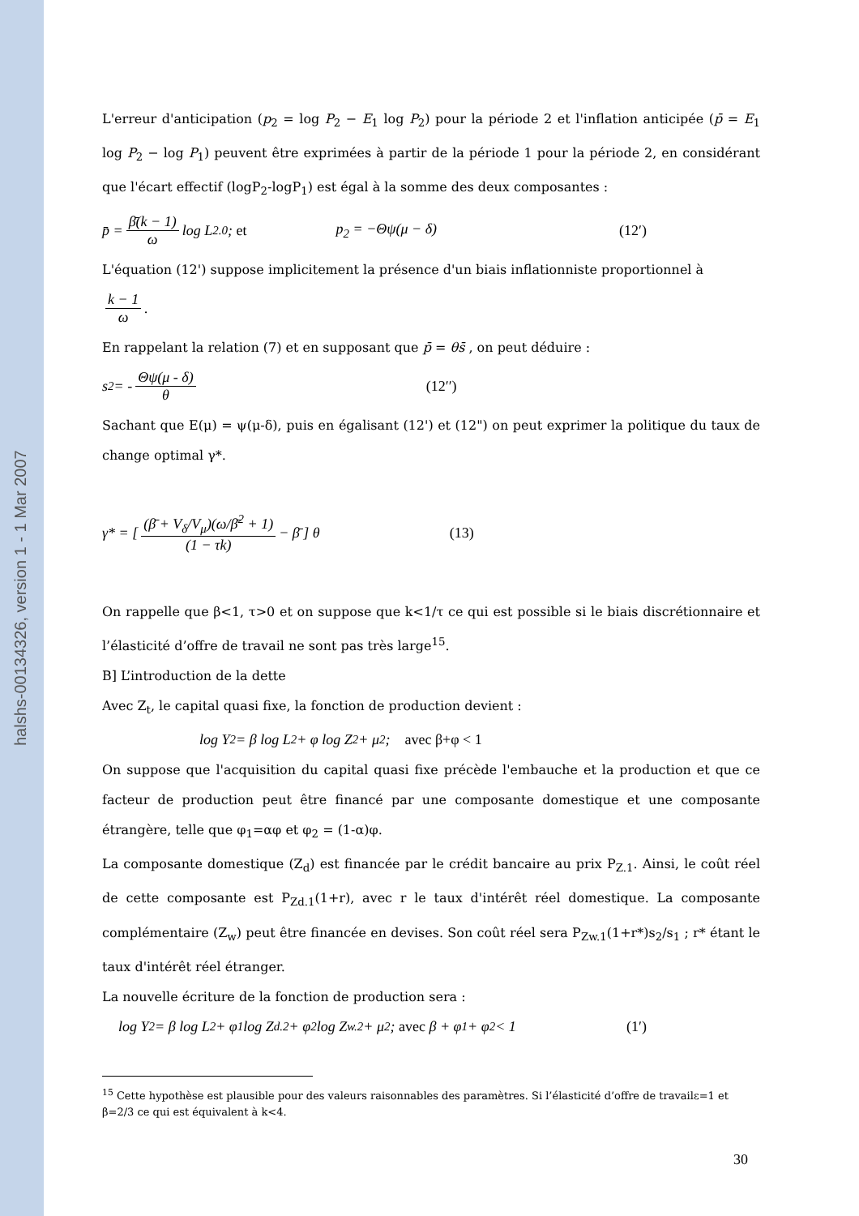halshs-00134326, version 1 - 1 Mar 2007
L'erreur d'anticipation (p<sub>2</sub> = log P<sub>2</sub> − E<sub>1</sub> log P<sub>2</sub>) pour la période 2 et l'inflation anticipée (p̄ = E<sub>1</sub> log P<sub>2</sub> − log P<sub>1</sub>) peuvent être exprimées à partir de la période 1 pour la période 2, en considérant que l'écart effectif (logP<sub>2</sub>-logP<sub>1</sub>) est égal à la somme des deux composantes :
p̄ = β̄(k − 1) ω log L<sub>2.0</sub> ; et p<sub>2</sub> = −Θψ(μ − δ) (12′)
L'équation (12') suppose implicitement la présence d'un biais inflationniste proportionnel à
k − 1 ω.
En rappelant la relation (7) et en supposant que p̄ = θs̄ , on peut déduire :
s<sub>2</sub> = - Θψ(μ - δ) θ (12′′)
Sachant que E(μ) = ψ(μ-δ), puis en égalisant (12') et (12") on peut exprimer la politique du taux de change optimal γ*.
γ* = [ (β̄ + V<sub>δ</sub>/V<sub>μ</sub>)(ω/β̄<sup>2</sup> + 1) (1 − τk) − β̄ ] θ (13)
On rappelle que β<1, τ>0 et on suppose que k<1/τ ce qui est possible si le biais discrétionnaire et l’élasticité d’offre de travail ne sont pas très large<sup>15</sup>.
B] L’introduction de la dette
Avec Z<sub>t</sub>, le capital quasi fixe, la fonction de production devient :
log Y<sub>2</sub> = β log L<sub>2</sub> + φ log Z<sub>2</sub> + μ<sub>2</sub> ; avec β+φ < 1
On suppose que l'acquisition du capital quasi fixe précède l'embauche et la production et que ce facteur de production peut être financé par une composante domestique et une composante étrangère, telle que φ<sub>1</sub>=αφ et φ<sub>2</sub> = (1-α)φ.
La composante domestique (Z<sub>d</sub>) est financée par le crédit bancaire au prix P<sub>Z.1</sub>. Ainsi, le coût réel de cette composante est P<sub>Zd.1</sub>(1+r), avec r le taux d'intérêt réel domestique. La composante complémentaire (Z<sub>w</sub>) peut être financée en devises. Son coût réel sera P<sub>Zw.1</sub>(1+r*)s<sub>2</sub>/s<sub>1</sub> ; r* étant le taux d'intérêt réel étranger.
La nouvelle écriture de la fonction de production sera :
log Y<sub>2</sub> = β log L<sub>2</sub> + φ<sub>1</sub> log Z<sub>d.2</sub> + φ<sub>2</sub> log Z<sub>w.2</sub> + μ<sub>2</sub> ; avec β + φ<sub>1</sub> + φ<sub>2</sub> < 1 (1′)
<sup>15</sup> Cette hypothèse est plausible pour des valeurs raisonnables des paramètres. Si l’élasticité d’offre de travailε=1 et β=2/3 ce qui est équivalent à k<4.
30